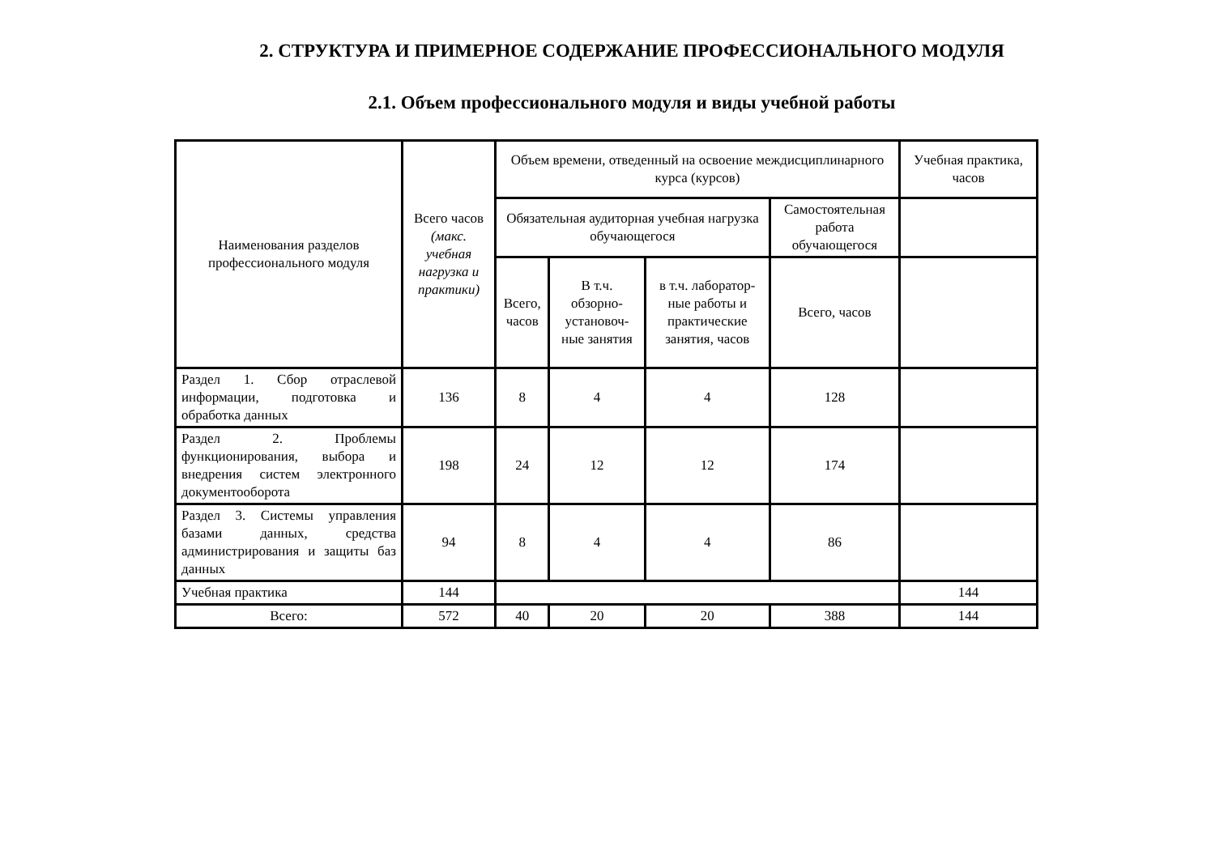2. СТРУКТУРА И ПРИМЕРНОЕ СОДЕРЖАНИЕ ПРОФЕССИОНАЛЬНОГО МОДУЛЯ
2.1. Объем профессионального модуля и виды учебной работы
| Наименования разделов профессионального модуля | Всего часов (макс. учебная нагрузка и практики) | Объем времени, отведенный на освоение междисциплинарного курса (курсов) | | | | Учебная практика, часов |
| | | Обязательная аудиторная учебная нагрузка обучающегося | | | Самостоятельная работа обучающегося | |
| | | Всего, часов | В т.ч. обзорно-установоч-ные занятия | в т.ч. лаборатор-ные работы и практические занятия, часов | Всего, часов | |
| Раздел 1. Сбор отраслевой информации, подготовка и обработка данных | 136 | 8 | 4 | 4 | 128 | |
| Раздел 2. Проблемы функционирования, выбора и внедрения систем электронного документооборота | 198 | 24 | 12 | 12 | 174 | |
| Раздел 3. Системы управления базами данных, средства администрирования и защиты баз данных | 94 | 8 | 4 | 4 | 86 | |
| Учебная практика | 144 | | | | | 144 |
| Всего: | 572 | 40 | 20 | 20 | 388 | 144 |